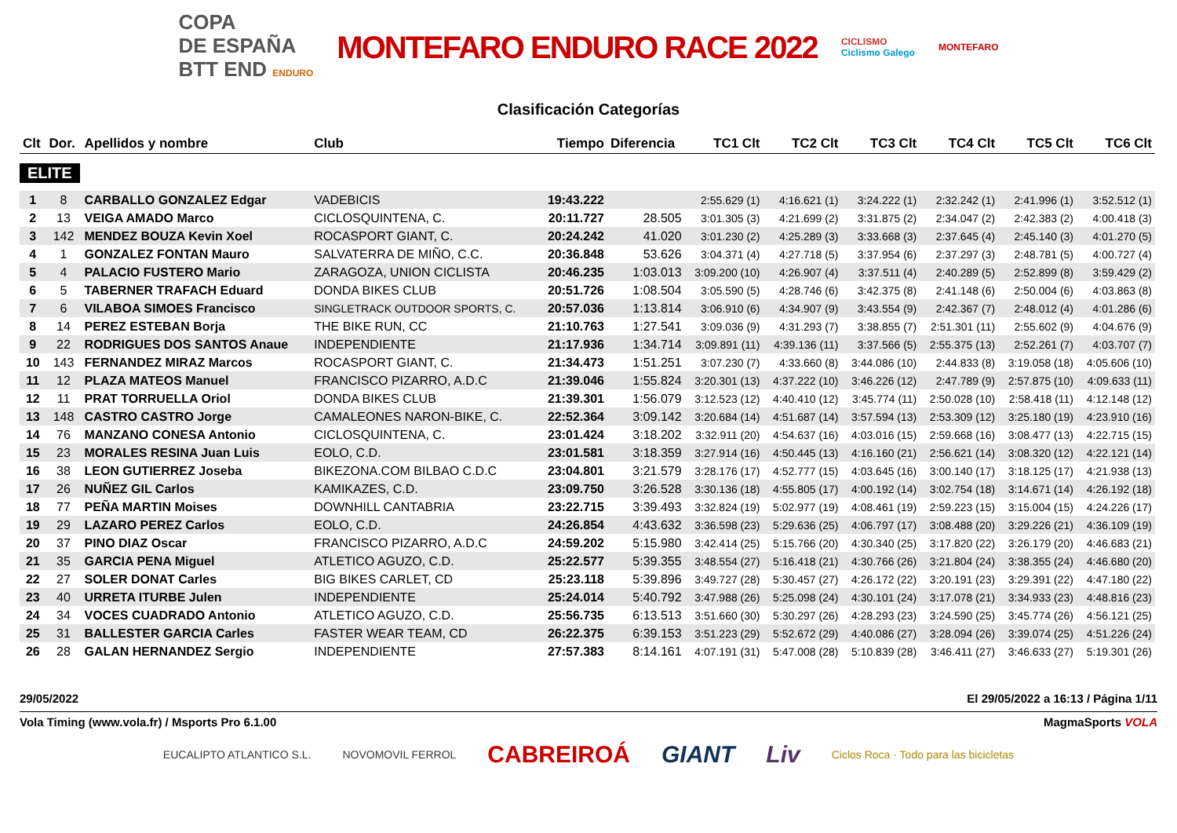COPA
DE ESPAÑA
BTT END ENDURO
MONTEFARO ENDURO RACE 2022
CICLISMO
Ciclismo Galego
MONTEFARO
Clasificación Categorías
| Clt | Dor. | Apellidos y nombre | Club | Tiempo | Diferencia | TC1 Clt | TC2 Clt | TC3 Clt | TC4 Clt | TC5 Clt | TC6 Clt |
| --- | --- | --- | --- | --- | --- | --- | --- | --- | --- | --- | --- |
| ELITE | | | | | | | | | | | |
| 1 | 8 | CARBALLO GONZALEZ Edgar | VADEBICIS | 19:43.222 | | 2:55.629 (1) | 4:16.621 (1) | 3:24.222 (1) | 2:32.242 (1) | 2:41.996 (1) | 3:52.512 (1) |
| 2 | 13 | VEIGA AMADO Marco | CICLOSQUINTENA, C. | 20:11.727 | 28.505 | 3:01.305 (3) | 4:21.699 (2) | 3:31.875 (2) | 2:34.047 (2) | 2:42.383 (2) | 4:00.418 (3) |
| 3 | 142 | MENDEZ BOUZA Kevin Xoel | ROCASPORT GIANT, C. | 20:24.242 | 41.020 | 3:01.230 (2) | 4:25.289 (3) | 3:33.668 (3) | 2:37.645 (4) | 2:45.140 (3) | 4:01.270 (5) |
| 4 | 1 | GONZALEZ FONTAN Mauro | SALVATERRA DE MIÑO, C.C. | 20:36.848 | 53.626 | 3:04.371 (4) | 4:27.718 (5) | 3:37.954 (6) | 2:37.297 (3) | 2:48.781 (5) | 4:00.727 (4) |
| 5 | 4 | PALACIO FUSTERO Mario | ZARAGOZA, UNION CICLISTA | 20:46.235 | 1:03.013 | 3:09.200 (10) | 4:26.907 (4) | 3:37.511 (4) | 2:40.289 (5) | 2:52.899 (8) | 3:59.429 (2) |
| 6 | 5 | TABERNER TRAFACH Eduard | DONDA BIKES CLUB | 20:51.726 | 1:08.504 | 3:05.590 (5) | 4:28.746 (6) | 3:42.375 (8) | 2:41.148 (6) | 2:50.004 (6) | 4:03.863 (8) |
| 7 | 6 | VILABOA SIMOES Francisco | SINGLETRACK OUTDOOR SPORTS, C. | 20:57.036 | 1:13.814 | 3:06.910 (6) | 4:34.907 (9) | 3:43.554 (9) | 2:42.367 (7) | 2:48.012 (4) | 4:01.286 (6) |
| 8 | 14 | PEREZ ESTEBAN Borja | THE BIKE RUN, CC | 21:10.763 | 1:27.541 | 3:09.036 (9) | 4:31.293 (7) | 3:38.855 (7) | 2:51.301 (11) | 2:55.602 (9) | 4:04.676 (9) |
| 9 | 22 | RODRIGUES DOS SANTOS Anaue | INDEPENDIENTE | 21:17.936 | 1:34.714 | 3:09.891 (11) | 4:39.136 (11) | 3:37.566 (5) | 2:55.375 (13) | 2:52.261 (7) | 4:03.707 (7) |
| 10 | 143 | FERNANDEZ MIRAZ Marcos | ROCASPORT GIANT, C. | 21:34.473 | 1:51.251 | 3:07.230 (7) | 4:33.660 (8) | 3:44.086 (10) | 2:44.833 (8) | 3:19.058 (18) | 4:05.606 (10) |
| 11 | 12 | PLAZA MATEOS Manuel | FRANCISCO PIZARRO, A.D.C | 21:39.046 | 1:55.824 | 3:20.301 (13) | 4:37.222 (10) | 3:46.226 (12) | 2:47.789 (9) | 2:57.875 (10) | 4:09.633 (11) |
| 12 | 11 | PRAT TORRUELLA Oriol | DONDA BIKES CLUB | 21:39.301 | 1:56.079 | 3:12.523 (12) | 4:40.410 (12) | 3:45.774 (11) | 2:50.028 (10) | 2:58.418 (11) | 4:12.148 (12) |
| 13 | 148 | CASTRO CASTRO Jorge | CAMALEONES NARON-BIKE, C. | 22:52.364 | 3:09.142 | 3:20.684 (14) | 4:51.687 (14) | 3:57.594 (13) | 2:53.309 (12) | 3:25.180 (19) | 4:23.910 (16) |
| 14 | 76 | MANZANO CONESA Antonio | CICLOSQUINTENA, C. | 23:01.424 | 3:18.202 | 3:32.911 (20) | 4:54.637 (16) | 4:03.016 (15) | 2:59.668 (16) | 3:08.477 (13) | 4:22.715 (15) |
| 15 | 23 | MORALES RESINA Juan Luis | EOLO, C.D. | 23:01.581 | 3:18.359 | 3:27.914 (16) | 4:50.445 (13) | 4:16.160 (21) | 2:56.621 (14) | 3:08.320 (12) | 4:22.121 (14) |
| 16 | 38 | LEON GUTIERREZ Joseba | BIKEZONA.COM BILBAO C.D.C | 23:04.801 | 3:21.579 | 3:28.176 (17) | 4:52.777 (15) | 4:03.645 (16) | 3:00.140 (17) | 3:18.125 (17) | 4:21.938 (13) |
| 17 | 26 | NUÑEZ GIL Carlos | KAMIKAZES, C.D. | 23:09.750 | 3:26.528 | 3:30.136 (18) | 4:55.805 (17) | 4:00.192 (14) | 3:02.754 (18) | 3:14.671 (14) | 4:26.192 (18) |
| 18 | 77 | PEÑA MARTIN Moises | DOWNHILL CANTABRIA | 23:22.715 | 3:39.493 | 3:32.824 (19) | 5:02.977 (19) | 4:08.461 (19) | 2:59.223 (15) | 3:15.004 (15) | 4:24.226 (17) |
| 19 | 29 | LAZARO PEREZ Carlos | EOLO, C.D. | 24:26.854 | 4:43.632 | 3:36.598 (23) | 5:29.636 (25) | 4:06.797 (17) | 3:08.488 (20) | 3:29.226 (21) | 4:36.109 (19) |
| 20 | 37 | PINO DIAZ Oscar | FRANCISCO PIZARRO, A.D.C | 24:59.202 | 5:15.980 | 3:42.414 (25) | 5:15.766 (20) | 4:30.340 (25) | 3:17.820 (22) | 3:26.179 (20) | 4:46.683 (21) |
| 21 | 35 | GARCIA PENA Miguel | ATLETICO AGUZO, C.D. | 25:22.577 | 5:39.355 | 3:48.554 (27) | 5:16.418 (21) | 4:30.766 (26) | 3:21.804 (24) | 3:38.355 (24) | 4:46.680 (20) |
| 22 | 27 | SOLER DONAT Carles | BIG BIKES CARLET, CD | 25:23.118 | 5:39.896 | 3:49.727 (28) | 5:30.457 (27) | 4:26.172 (22) | 3:20.191 (23) | 3:29.391 (22) | 4:47.180 (22) |
| 23 | 40 | URRETA ITURBE Julen | INDEPENDIENTE | 25:24.014 | 5:40.792 | 3:47.988 (26) | 5:25.098 (24) | 4:30.101 (24) | 3:17.078 (21) | 3:34.933 (23) | 4:48.816 (23) |
| 24 | 34 | VOCES CUADRADO Antonio | ATLETICO AGUZO, C.D. | 25:56.735 | 6:13.513 | 3:51.660 (30) | 5:30.297 (26) | 4:28.293 (23) | 3:24.590 (25) | 3:45.774 (26) | 4:56.121 (25) |
| 25 | 31 | BALLESTER GARCIA Carles | FASTER WEAR TEAM, CD | 26:22.375 | 6:39.153 | 3:51.223 (29) | 5:52.672 (29) | 4:40.086 (27) | 3:28.094 (26) | 3:39.074 (25) | 4:51.226 (24) |
| 26 | 28 | GALAN HERNANDEZ Sergio | INDEPENDIENTE | 27:57.383 | 8:14.161 | 4:07.191 (31) | 5:47.008 (28) | 5:10.839 (28) | 3:46.411 (27) | 3:46.633 (27) | 5:19.301 (26) |
29/05/2022 El 29/05/2022 a 16:13 / Página 1/11
Vola Timing (www.vola.fr) / Msports Pro 6.1.00 MagmaSports VOLA
EUCALIPTO ATLANTICO S.L. NOVOMOVIL FERROL CABREIROÁ GIANT Liv Ciclos Roca · Todo para las bicicletas